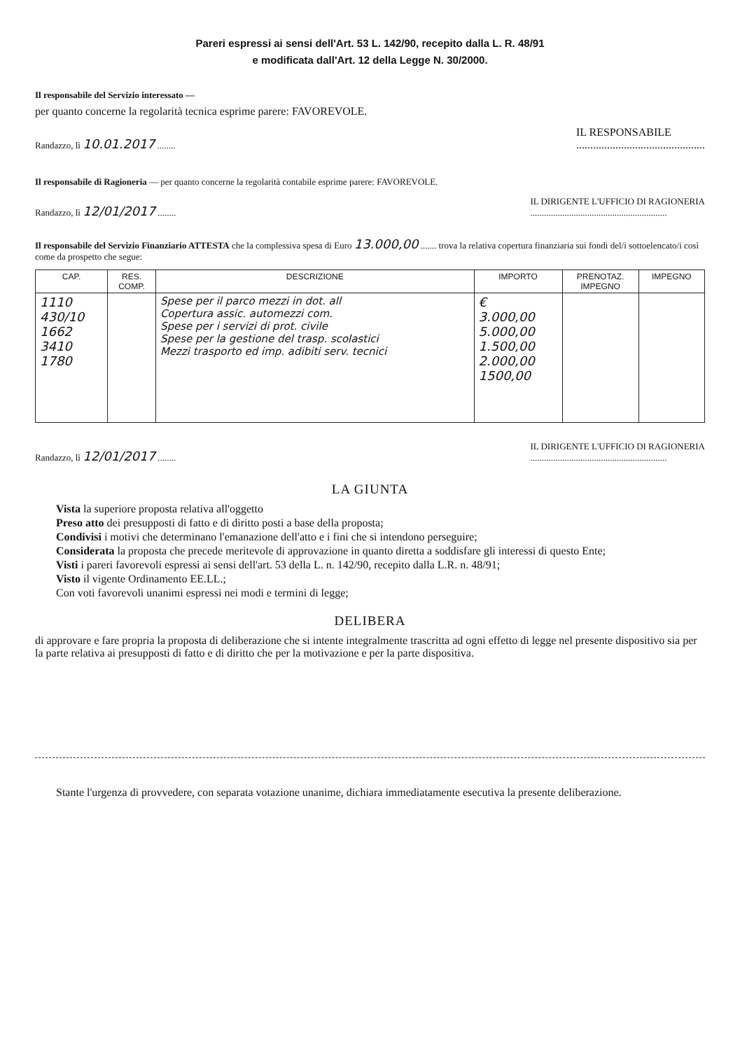Pareri espressi ai sensi dell'Art. 53 L. 142/90, recepito dalla L. R. 48/91
e modificata dall'Art. 12 della Legge N. 30/2000.
Il responsabile del Servizio interessato —
per quanto concerne la regolarità tecnica esprime parere: FAVOREVOLE.
Randazzo, lì 10.01.2017 ........
IL RESPONSABILE
..............................................
Il responsabile di Ragioneria — per quanto concerne la regolarità contabile esprime parere: FAVOREVOLE.
Randazzo, lì 12/01/2017 ........
IL DIRIGENTE L'UFFICIO DI RAGIONERIA
............................................................
Il responsabile del Servizio Finanziario ATTESTA che la complessiva spesa di Euro 13.000,00 ....... trova la relativa copertura finanziaria sui fondi del/i sottoelencato/i così come da prospetto che segue:
| CAP. | RES. COMP. | DESCRIZIONE | IMPORTO | PRENOTAZ. IMPEGNO | IMPEGNO |
| --- | --- | --- | --- | --- | --- |
| 1110 430/10 1662 3410 1780 | | Spese per il parco mezzi in dot. all Copertura assic. automezzi com. Spese per i servizi di prot. civile Spese per la gestione del trasp. scolastici Mezzi trasporto ed imp. adibiti serv. tecnici | € 3.000,00 5.000,00 1.500,00 2.000,00 1500,00 | | |
Randazzo, lì 12/01/2017 ........
IL DIRIGENTE L'UFFICIO DI RAGIONERIA
............................................................
LA GIUNTA
Vista la superiore proposta relativa all'oggetto
Preso atto dei presupposti di fatto e di diritto posti a base della proposta;
Condivisi i motivi che determinano l'emanazione dell'atto e i fini che si intendono perseguire;
Considerata la proposta che precede meritevole di approvazione in quanto diretta a soddisfare gli interessi di questo Ente;
Visti i pareri favorevoli espressi ai sensi dell'art. 53 della L. n. 142/90, recepito dalla L.R. n. 48/91;
Visto il vigente Ordinamento EE.LL.;
Con voti favorevoli unanimi espressi nei modi e termini di legge;
DELIBERA
di approvare e fare propria la proposta di deliberazione che si intente integralmente trascritta ad ogni effetto di legge nel presente dispositivo sia per la parte relativa ai presupposti di fatto e di diritto che per la motivazione e per la parte dispositiva.
Stante l'urgenza di provvedere, con separata votazione unanime, dichiara immediatamente esecutiva la presente deliberazione.